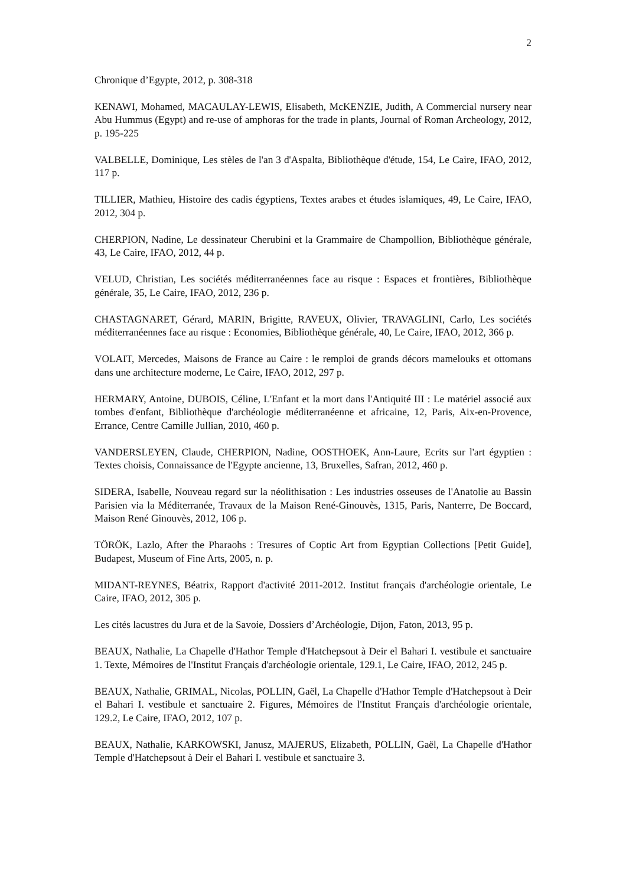2
Chronique d’Egypte, 2012, p. 308-318
KENAWI, Mohamed, MACAULAY-LEWIS, Elisabeth, McKENZIE, Judith, A Commercial nursery near Abu Hummus (Egypt) and re-use of amphoras for the trade in plants, Journal of Roman Archeology, 2012, p. 195-225
VALBELLE, Dominique, Les stèles de l'an 3 d'Aspalta, Bibliothèque d'étude, 154, Le Caire, IFAO, 2012, 117 p.
TILLIER, Mathieu, Histoire des cadis égyptiens, Textes arabes et études islamiques, 49, Le Caire, IFAO, 2012, 304 p.
CHERPION, Nadine, Le dessinateur Cherubini et la Grammaire de Champollion, Bibliothèque générale, 43, Le Caire, IFAO, 2012, 44 p.
VELUD, Christian, Les sociétés méditerranéennes face au risque : Espaces et frontières, Bibliothèque générale, 35, Le Caire, IFAO, 2012, 236 p.
CHASTAGNARET, Gérard, MARIN, Brigitte, RAVEUX, Olivier, TRAVAGLINI, Carlo, Les sociétés méditerranéennes face au risque : Economies, Bibliothèque générale, 40, Le Caire, IFAO, 2012, 366 p.
VOLAIT, Mercedes, Maisons de France au Caire : le remploi de grands décors mamelouks et ottomans dans une architecture moderne, Le Caire, IFAO, 2012, 297 p.
HERMARY, Antoine, DUBOIS, Céline, L'Enfant et la mort dans l'Antiquité III : Le matériel associé aux tombes d'enfant, Bibliothèque d'archéologie méditerranéenne et africaine, 12, Paris, Aix-en-Provence, Errance, Centre Camille Jullian, 2010, 460 p.
VANDERSLEYEN, Claude, CHERPION, Nadine, OOSTHOEK, Ann-Laure, Ecrits sur l'art égyptien : Textes choisis, Connaissance de l'Egypte ancienne, 13, Bruxelles, Safran, 2012, 460 p.
SIDERA, Isabelle, Nouveau regard sur la néolithisation : Les industries osseuses de l'Anatolie au Bassin Parisien via la Méditerranée, Travaux de la Maison René-Ginouvès, 1315, Paris, Nanterre, De Boccard, Maison René Ginouvès, 2012, 106 p.
TÖRÖK, Lazlo, After the Pharaohs : Tresures of Coptic Art from Egyptian Collections [Petit Guide], Budapest, Museum of Fine Arts, 2005, n. p.
MIDANT-REYNES, Béatrix, Rapport d'activité 2011-2012. Institut français d'archéologie orientale, Le Caire, IFAO, 2012, 305 p.
Les cités lacustres du Jura et de la Savoie, Dossiers d’Archéologie, Dijon, Faton, 2013, 95 p.
BEAUX, Nathalie, La Chapelle d'Hathor Temple d'Hatchepsout à Deir el Bahari I. vestibule et sanctuaire 1. Texte, Mémoires de l'Institut Français d'archéologie orientale, 129.1, Le Caire, IFAO, 2012, 245 p.
BEAUX, Nathalie, GRIMAL, Nicolas, POLLIN, Gaël, La Chapelle d'Hathor Temple d'Hatchepsout à Deir el Bahari I. vestibule et sanctuaire 2. Figures, Mémoires de l'Institut Français d'archéologie orientale, 129.2, Le Caire, IFAO, 2012, 107 p.
BEAUX, Nathalie, KARKOWSKI, Janusz, MAJERUS, Elizabeth, POLLIN, Gaël, La Chapelle d'Hathor Temple d'Hatchepsout à Deir el Bahari I. vestibule et sanctuaire 3.